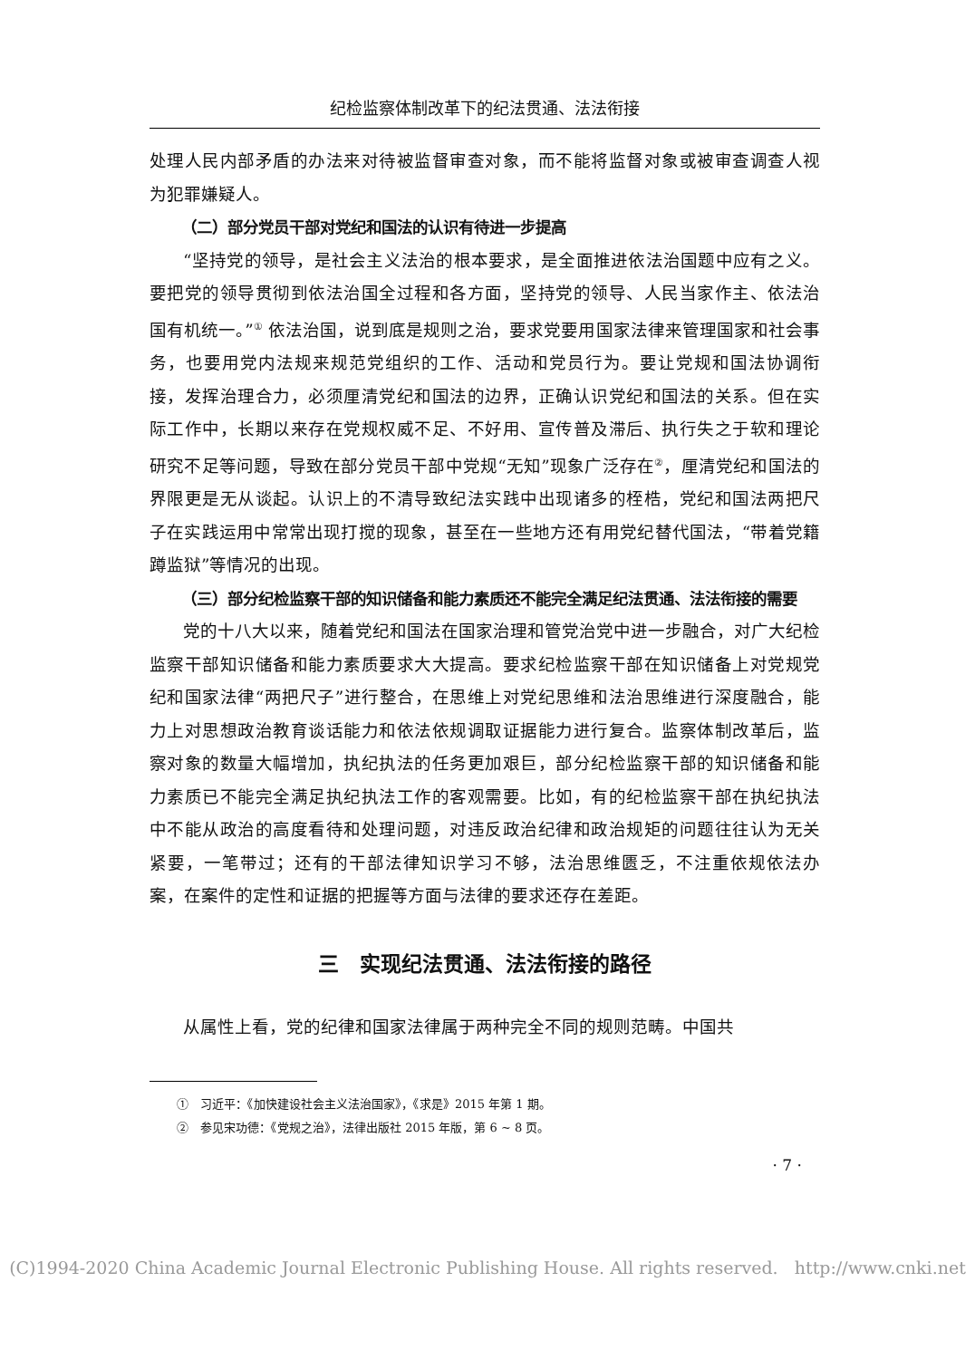纪检监察体制改革下的纪法贯通、法法衔接
处理人民内部矛盾的办法来对待被监督审查对象，而不能将监督对象或被审查调查人视为犯罪嫌疑人。
（二）部分党员干部对党纪和国法的认识有待进一步提高
“坚持党的领导，是社会主义法治的根本要求，是全面推进依法治国题中应有之义。要把党的领导贯彻到依法治国全过程和各方面，坚持党的领导、人民当家作主、依法治国有机统一。”<sup>①</sup> 依法治国，说到底是规则之治，要求党要用国家法律来管理国家和社会事务，也要用党内法规来规范党组织的工作、活动和党员行为。要让党规和国法协调衔接，发挥治理合力，必须厘清党纪和国法的边界，正确认识党纪和国法的关系。但在实际工作中，长期以来存在党规权威不足、不好用、宣传普及滞后、执行失之于软和理论研究不足等问题，导致在部分党员干部中党规“无知”现象广泛存在<sup>②</sup>，厘清党纪和国法的界限更是无从谈起。认识上的不清导致纪法实践中出现诸多的桎梏，党纪和国法两把尺子在实践运用中常常出现打搅的现象，甚至在一些地方还有用党纪替代国法，“带着党籍蹲监狱”等情况的出现。
（三）部分纪检监察干部的知识储备和能力素质还不能完全满足纪法贯通、法法衔接的需要
党的十八大以来，随着党纪和国法在国家治理和管党治党中进一步融合，对广大纪检监察干部知识储备和能力素质要求大大提高。要求纪检监察干部在知识储备上对党规党纪和国家法律“两把尺子”进行整合，在思维上对党纪思维和法治思维进行深度融合，能力上对思想政治教育谈话能力和依法依规调取证据能力进行复合。监察体制改革后，监察对象的数量大幅增加，执纪执法的任务更加艰巨，部分纪检监察干部的知识储备和能力素质已不能完全满足执纪执法工作的客观需要。比如，有的纪检监察干部在执纪执法中不能从政治的高度看待和处理问题，对违反政治纪律和政治规矩的问题往往认为无关紧要，一笔带过；还有的干部法律知识学习不够，法治思维匮乏，不注重依规依法办案，在案件的定性和证据的把握等方面与法律的要求还存在差距。
三　实现纪法贯通、法法衔接的路径
从属性上看，党的纪律和国家法律属于两种完全不同的规则范畴。中国共
①　习近平：《加快建设社会主义法治国家》，《求是》2015 年第 1 期。
②　参见宋功德：《党规之治》，法律出版社 2015 年版，第 6 ~ 8 页。
· 7 ·
(C)1994-2020 China Academic Journal Electronic Publishing House. All rights reserved. http://www.cnki.net